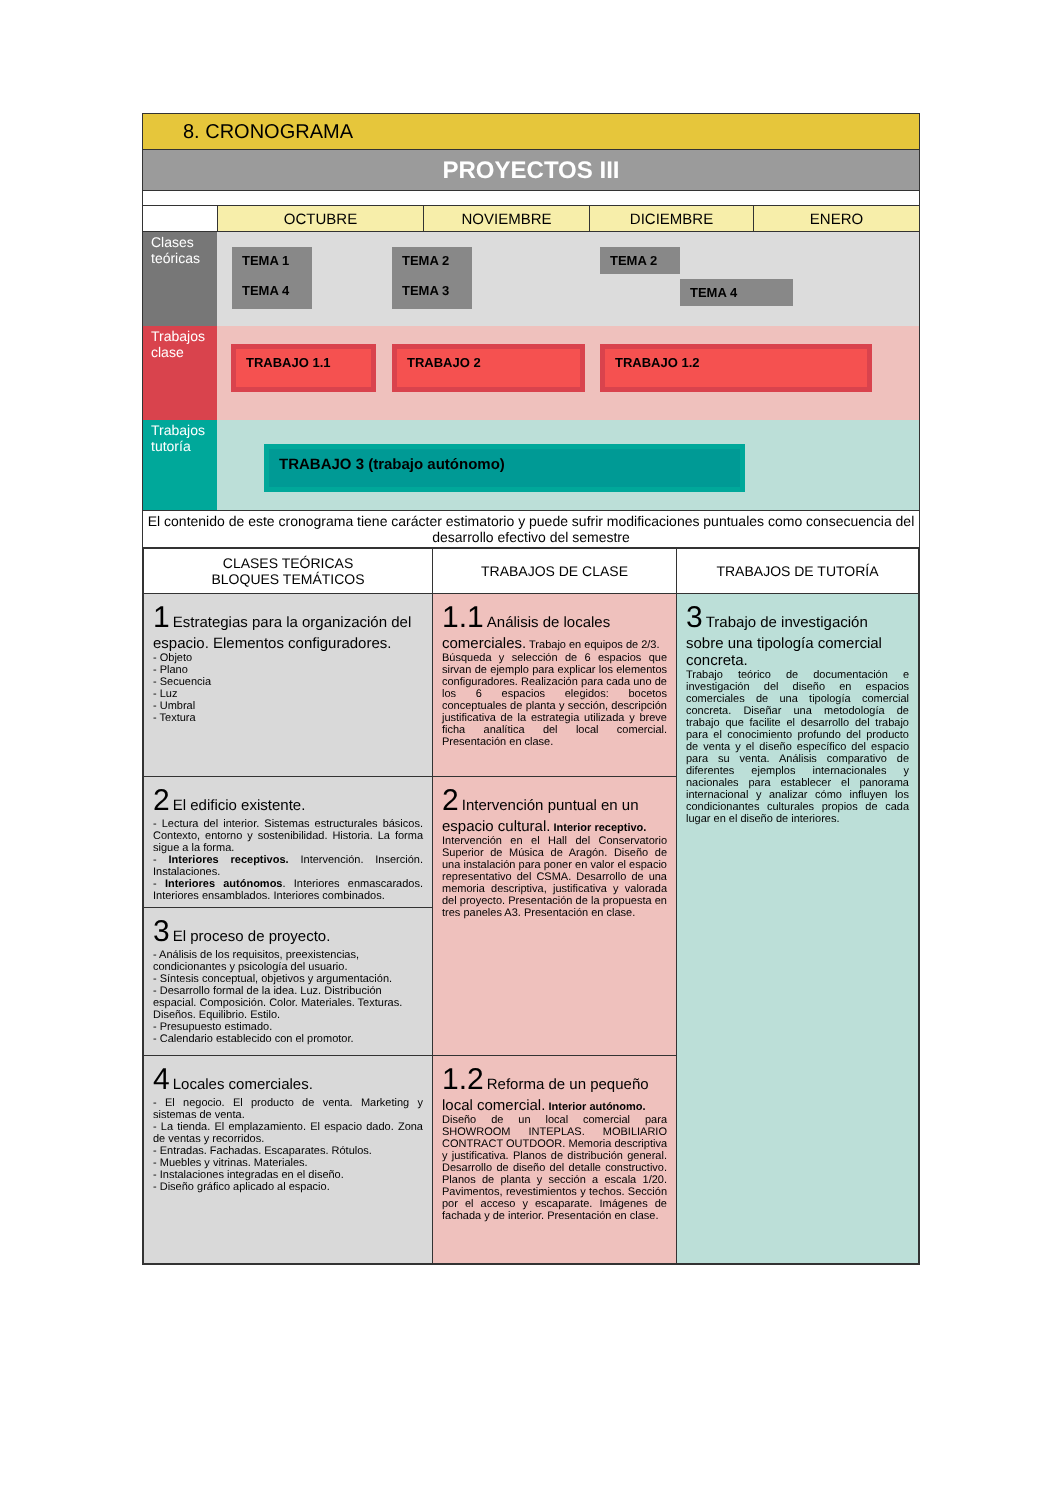8. CRONOGRAMA
PROYECTOS III
OCTUBRE NOVIEMBRE DICIEMBRE ENERO
Clases teóricas
TEMA 1
TEMA 4
TEMA 2
TEMA 3
TEMA 2
TEMA 4
Trabajos clase
TRABAJO 1.1 TRABAJO 2 TRABAJO 1.2
Trabajos tutoría
TRABAJO 3 (trabajo autónomo)
El contenido de este cronograma tiene carácter estimatorio y puede sufrir modificaciones puntuales como consecuencia del desarrollo efectivo del semestre
| CLASES TEÓRICAS BLOQUES TEMÁTICOS | TRABAJOS DE CLASE | TRABAJOS DE TUTORÍA |
| --- | --- | --- |
| 1 Estrategias para la organización del espacio. Elementos configuradores. - Objeto - Plano - Secuencia - Luz - Umbral - Textura | 1.1 Análisis de locales comerciales. Trabajo en equipos de 2/3. Búsqueda y selección de 6 espacios que sirvan de ejemplo para explicar los elementos configuradores. Realización para cada uno de los 6 espacios elegidos: bocetos conceptuales de planta y sección, descripción justificativa de la estrategia utilizada y breve ficha analítica del local comercial. Presentación en clase. | 3 Trabajo de investigación sobre una tipología comercial concreta. Trabajo teórico de documentación e investigación del diseño en espacios comerciales de una tipología comercial concreta. Diseñar una metodología de trabajo que facilite el desarrollo del trabajo para el conocimiento profundo del producto de venta y el diseño específico del espacio para su venta. Análisis comparativo de diferentes ejemplos internacionales y nacionales para establecer el panorama internacional y analizar cómo influyen los condicionantes culturales propios de cada lugar en el diseño de interiores. |
| 2 El edificio existente. - Lectura del interior. Sistemas estructurales básicos. Contexto, entorno y sostenibilidad. Historia. La forma sigue a la forma. - Interiores receptivos. Intervención. Inserción. Instalaciones. - Interiores autónomos . Interiores enmascarados. Interiores ensamblados. Interiores combinados. | 2 Intervención puntual en un espacio cultural. Interior receptivo. Intervención en el Hall del Conservatorio Superior de Música de Aragón. Diseño de una instalación para poner en valor el espacio representativo del CSMA. Desarrollo de una memoria descriptiva, justificativa y valorada del proyecto. Presentación de la propuesta en tres paneles A3. Presentación en clase. | |
| 3 El proceso de proyecto. - Análisis de los requisitos, preexistencias, condicionantes y psicología del usuario. - Síntesis conceptual, objetivos y argumentación. - Desarrollo formal de la idea. Luz. Distribución espacial. Composición. Color. Materiales. Texturas. Diseños. Equilibrio. Estilo. - Presupuesto estimado. - Calendario establecido con el promotor. | | |
| 4 Locales comerciales. - El negocio. El producto de venta. Marketing y sistemas de venta. - La tienda. El emplazamiento. El espacio dado. Zona de ventas y recorridos. - Entradas. Fachadas. Escaparates. Rótulos. - Muebles y vitrinas. Materiales. - Instalaciones integradas en el diseño. - Diseño gráfico aplicado al espacio. | 1.2 Reforma de un pequeño local comercial. Interior autónomo. Diseño de un local comercial para SHOWROOM INTEPLAS. MOBILIARIO CONTRACT OUTDOOR. Memoria descriptiva y justificativa. Planos de distribución general. Desarrollo de diseño del detalle constructivo. Planos de planta y sección a escala 1/20. Pavimentos, revestimientos y techos. Sección por el acceso y escaparate. Imágenes de fachada y de interior. Presentación en clase. | |